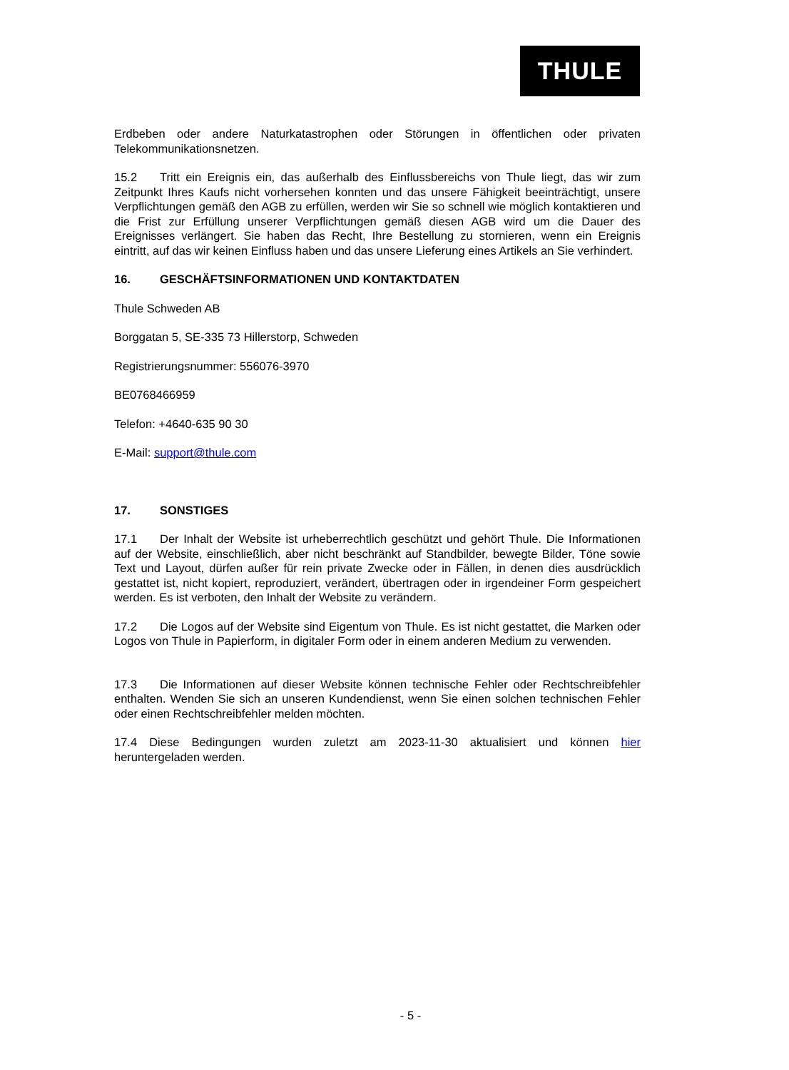THULE
Erdbeben oder andere Naturkatastrophen oder Störungen in öffentlichen oder privaten Telekommunikationsnetzen.
15.2 Tritt ein Ereignis ein, das außerhalb des Einflussbereichs von Thule liegt, das wir zum Zeitpunkt Ihres Kaufs nicht vorhersehen konnten und das unsere Fähigkeit beeinträchtigt, unsere Verpflichtungen gemäß den AGB zu erfüllen, werden wir Sie so schnell wie möglich kontaktieren und die Frist zur Erfüllung unserer Verpflichtungen gemäß diesen AGB wird um die Dauer des Ereignisses verlängert. Sie haben das Recht, Ihre Bestellung zu stornieren, wenn ein Ereignis eintritt, auf das wir keinen Einfluss haben und das unsere Lieferung eines Artikels an Sie verhindert.
16. GESCHÄFTSINFORMATIONEN UND KONTAKTDATEN
Thule Schweden AB
Borggatan 5, SE-335 73 Hillerstorp, Schweden
Registrierungsnummer: 556076-3970
BE0768466959
Telefon: +4640-635 90 30
E-Mail: support@thule.com
17. SONSTIGES
17.1 Der Inhalt der Website ist urheberrechtlich geschützt und gehört Thule. Die Informationen auf der Website, einschließlich, aber nicht beschränkt auf Standbilder, bewegte Bilder, Töne sowie Text und Layout, dürfen außer für rein private Zwecke oder in Fällen, in denen dies ausdrücklich gestattet ist, nicht kopiert, reproduziert, verändert, übertragen oder in irgendeiner Form gespeichert werden. Es ist verboten, den Inhalt der Website zu verändern.
17.2 Die Logos auf der Website sind Eigentum von Thule. Es ist nicht gestattet, die Marken oder Logos von Thule in Papierform, in digitaler Form oder in einem anderen Medium zu verwenden.
17.3 Die Informationen auf dieser Website können technische Fehler oder Rechtschreibfehler enthalten. Wenden Sie sich an unseren Kundendienst, wenn Sie einen solchen technischen Fehler oder einen Rechtschreibfehler melden möchten.
17.4 Diese Bedingungen wurden zuletzt am 2023-11-30 aktualisiert und können hier heruntergeladen werden.
- 5 -